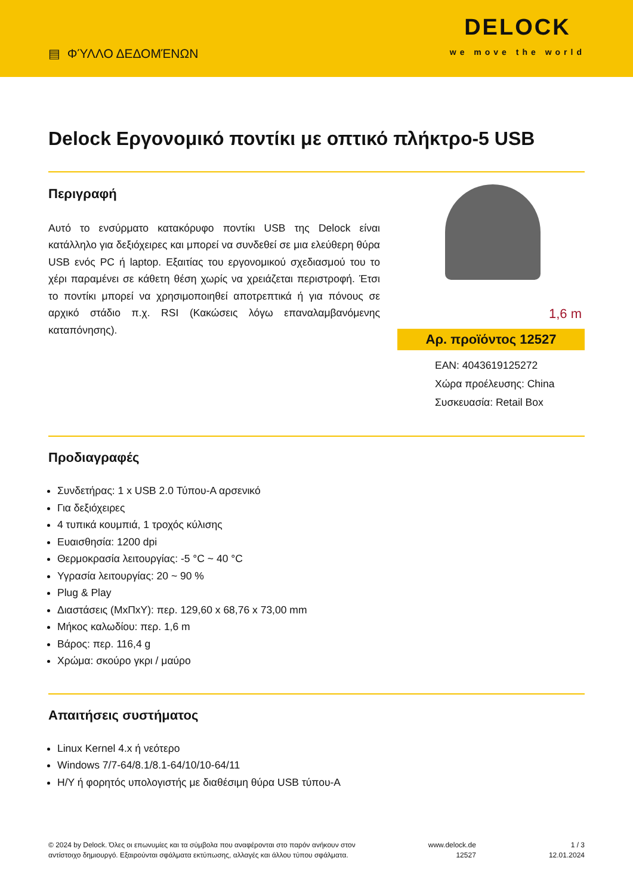▤ ΦΎΛΛΟ ΔΕΔΟΜΈΝΩΝ
DELOCK
we move the world
Delock Εργονομικό ποντίκι με οπτικό πλήκτρο-5 USB
Περιγραφή
Αυτό το ενσύρματο κατακόρυφο ποντίκι USB της Delock είναι κατάλληλο για δεξιόχειρες και μπορεί να συνδεθεί σε μια ελεύθερη θύρα USB ενός PC ή laptop. Εξαιτίας του εργονομικού σχεδιασμού του το χέρι παραμένει σε κάθετη θέση χωρίς να χρειάζεται περιστροφή. Έτσι το ποντίκι μπορεί να χρησιμοποιηθεί αποτρεπτικά ή για πόνους σε αρχικό στάδιο π.χ. RSI (Κακώσεις λόγω επαναλαμβανόμενης καταπόνησης).
1,6 m
Αρ. προϊόντος 12527
EAN: 4043619125272
Χώρα προέλευσης: China
Συσκευασία: Retail Box
Προδιαγραφές
Συνδετήρας: 1 x USB 2.0 Τύπου-A αρσενικό
Για δεξιόχειρες
4 τυπικά κουμπιά, 1 τροχός κύλισης
Ευαισθησία: 1200 dpi
Θερμοκρασία λειτουργίας: -5 °C ~ 40 °C
Υγρασία λειτουργίας: 20 ~ 90 %
Plug & Play
Διαστάσεις (ΜxΠxΥ): περ. 129,60 x 68,76 x 73,00 mm
Μήκος καλωδίου: περ. 1,6 m
Βάρος: περ. 116,4 g
Χρώμα: σκούρο γκρι / μαύρο
Απαιτήσεις συστήματος
Linux Kernel 4.x ή νεότερο
Windows 7/7-64/8.1/8.1-64/10/10-64/11
Η/Υ ή φορητός υπολογιστής με διαθέσιμη θύρα USB τύπου-A
© 2024 by Delock. Όλες οι επωνυμίες και τα σύμβολα που αναφέρονται στο παρόν ανήκουν στον
αντίστοιχο δημιουργό. Εξαιρούνται σφάλματα εκτύπωσης, αλλαγές και άλλου τύπου σφάλματα.
www.delock.de
12527
1 / 3
12.01.2024